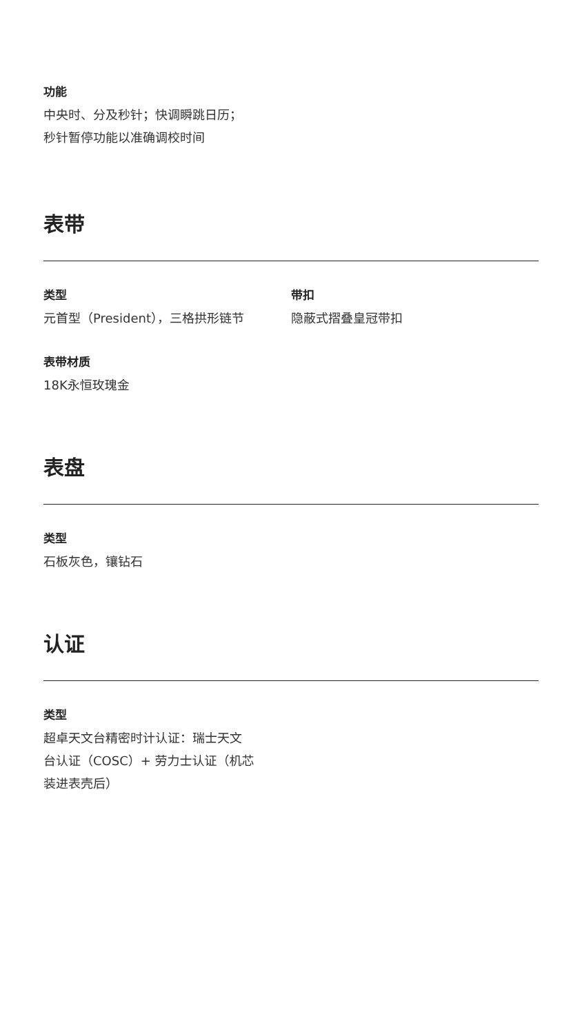功能
中央时、分及秒针；快调瞬跳日历；
秒针暂停功能以准确调校时间
表带
类型
元首型（President），三格拱形链节
带扣
隐蔽式摺叠皇冠带扣
表带材质
18K永恒玫瑰金
表盘
类型
石板灰色，镶钻石
认证
类型
超卓天文台精密时计认证：瑞士天文
台认证（COSC）+ 劳力士认证（机芯
装进表壳后）